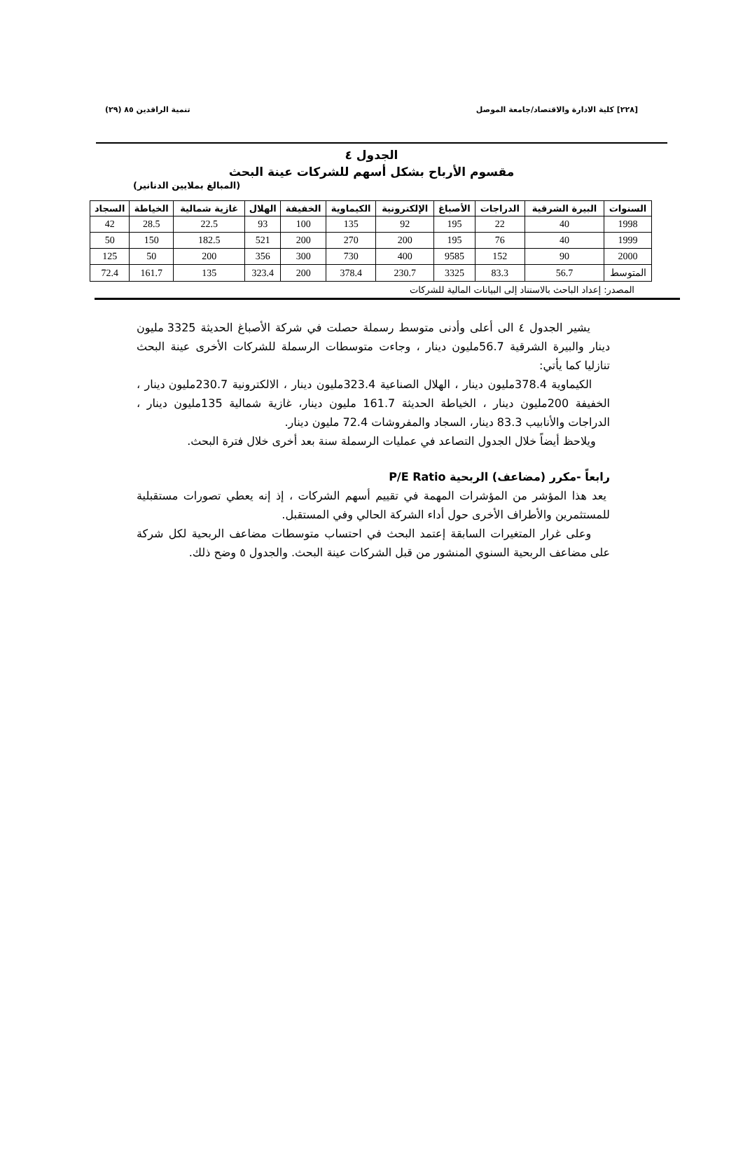[٢٢٨] كلية الادارة والاقتصاد/جامعة الموصل تنمية الرافدين ٨٥ (٢٩)
الجدول ٤
مقسوم الأرباح بشكل أسهم للشركات عينة البحث
(المبالغ بملايين الدنانير)
| السنوات | البيرة الشرقية | الدراجات | الأصباغ | الإلكترونية | الكيماوية | الخفيفة | الهلال | غازية شمالية | الخياطة | السجاد |
| --- | --- | --- | --- | --- | --- | --- | --- | --- | --- | --- |
| 1998 | 40 | 22 | 195 | 92 | 135 | 100 | 93 | 22.5 | 28.5 | 42 |
| 1999 | 40 | 76 | 195 | 200 | 270 | 200 | 521 | 182.5 | 150 | 50 |
| 2000 | 90 | 152 | 9585 | 400 | 730 | 300 | 356 | 200 | 50 | 125 |
| المتوسط | 56.7 | 83.3 | 3325 | 230.7 | 378.4 | 200 | 323.4 | 135 | 161.7 | 72.4 |
المصدر: إعداد الباحث بالاستناد إلى البيانات المالية للشركات
يشير الجدول ٤ الى أعلى وأدنى متوسط رسملة حصلت في شركة الأصباغ الحديثة 3325 مليون دينار والبيرة الشرقية 56.7مليون دينار ، وجاءت متوسطات الرسملة للشركات الأخرى عينة البحث تنازليا كما يأتي:
الكيماوية 378.4مليون دينار ، الهلال الصناعية 323.4مليون دينار ، الالكترونية 230.7مليون دينار ، الخفيفة 200مليون دينار ، الخياطة الحديثة 161.7 مليون دينار، غازية شمالية 135مليون دينار ، الدراجات والأنابيب 83.3 دينار، السجاد والمفروشات 72.4 مليون دينار.
ويلاحظ أيضاً خلال الجدول التصاعد في عمليات الرسملة سنة بعد أخرى خلال فترة البحث.
رابعاً -مكرر (مضاعف) الربحية P/E Ratio
يعد هذا المؤشر من المؤشرات المهمة في تقييم أسهم الشركات ، إذ إنه يعطي تصورات مستقبلية للمستثمرين والأطراف الأخرى حول أداء الشركة الحالي وفي المستقبل.
وعلى غرار المتغيرات السابقة إعتمد البحث في احتساب متوسطات مضاعف الربحية لكل شركة على مضاعف الربحية السنوي المنشور من قبل الشركات عينة البحث. والجدول ٥ وضح ذلك.